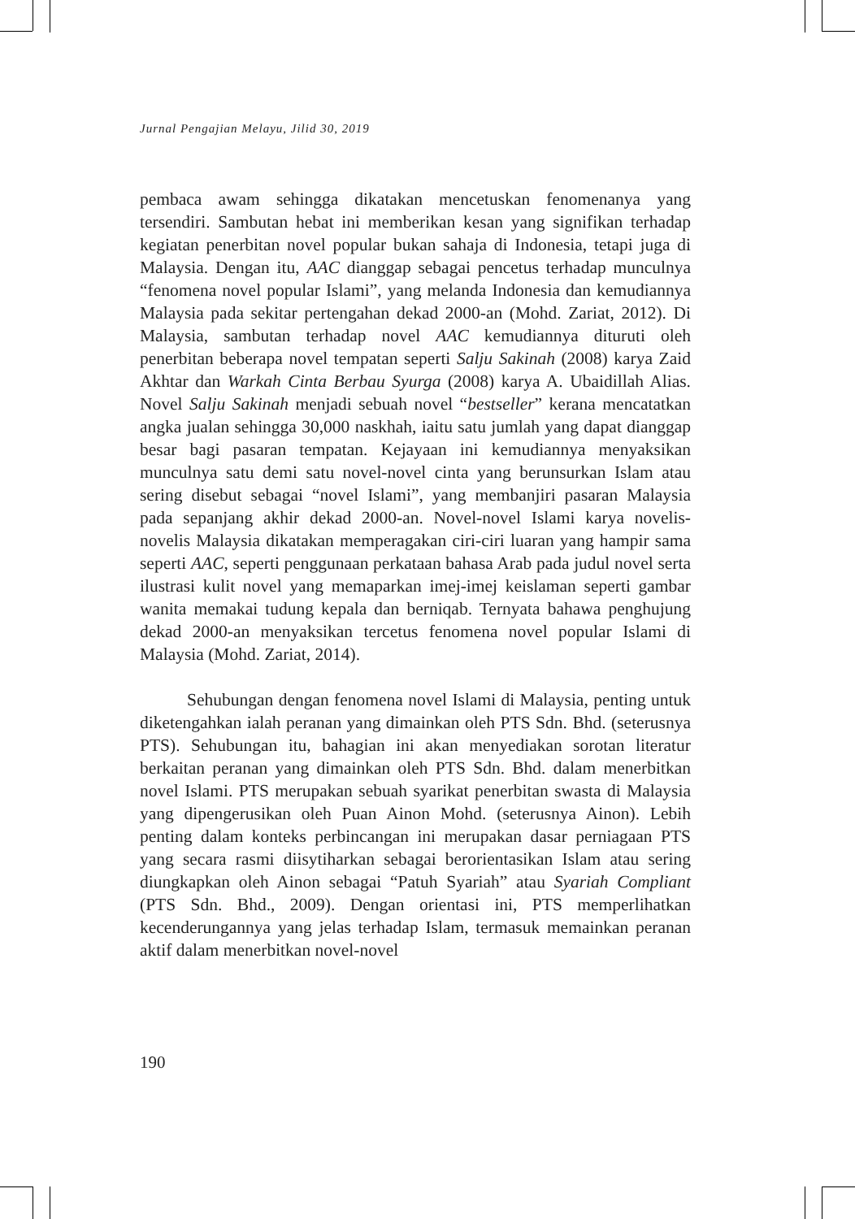Jurnal Pengajian Melayu, Jilid 30, 2019
pembaca awam sehingga dikatakan mencetuskan fenomenanya yang tersendiri. Sambutan hebat ini memberikan kesan yang signifikan terhadap kegiatan penerbitan novel popular bukan sahaja di Indonesia, tetapi juga di Malaysia. Dengan itu, AAC dianggap sebagai pencetus terhadap munculnya “fenomena novel popular Islami”, yang melanda Indonesia dan kemudiannya Malaysia pada sekitar pertengahan dekad 2000-an (Mohd. Zariat, 2012). Di Malaysia, sambutan terhadap novel AAC kemudiannya dituruti oleh penerbitan beberapa novel tempatan seperti Salju Sakinah (2008) karya Zaid Akhtar dan Warkah Cinta Berbau Syurga (2008) karya A. Ubaidillah Alias. Novel Salju Sakinah menjadi sebuah novel “bestseller” kerana mencatatkan angka jualan sehingga 30,000 naskhah, iaitu satu jumlah yang dapat dianggap besar bagi pasaran tempatan. Kejayaan ini kemudiannya menyaksikan munculnya satu demi satu novel-novel cinta yang berunsurkan Islam atau sering disebut sebagai “novel Islami”, yang membanjiri pasaran Malaysia pada sepanjang akhir dekad 2000-an. Novel-novel Islami karya novelis-novelis Malaysia dikatakan memperagakan ciri-ciri luaran yang hampir sama seperti AAC, seperti penggunaan perkataan bahasa Arab pada judul novel serta ilustrasi kulit novel yang memaparkan imej-imej keislaman seperti gambar wanita memakai tudung kepala dan berniqab. Ternyata bahawa penghujung dekad 2000-an menyaksikan tercetus fenomena novel popular Islami di Malaysia (Mohd. Zariat, 2014).
Sehubungan dengan fenomena novel Islami di Malaysia, penting untuk diketengahkan ialah peranan yang dimainkan oleh PTS Sdn. Bhd. (seterusnya PTS). Sehubungan itu, bahagian ini akan menyediakan sorotan literatur berkaitan peranan yang dimainkan oleh PTS Sdn. Bhd. dalam menerbitkan novel Islami. PTS merupakan sebuah syarikat penerbitan swasta di Malaysia yang dipengerusikan oleh Puan Ainon Mohd. (seterusnya Ainon). Lebih penting dalam konteks perbincangan ini merupakan dasar perniagaan PTS yang secara rasmi diisytiharkan sebagai berorientasikan Islam atau sering diungkapkan oleh Ainon sebagai “Patuh Syariah” atau Syariah Compliant (PTS Sdn. Bhd., 2009). Dengan orientasi ini, PTS memperlihatkan kecenderungannya yang jelas terhadap Islam, termasuk memainkan peranan aktif dalam menerbitkan novel-novel
190